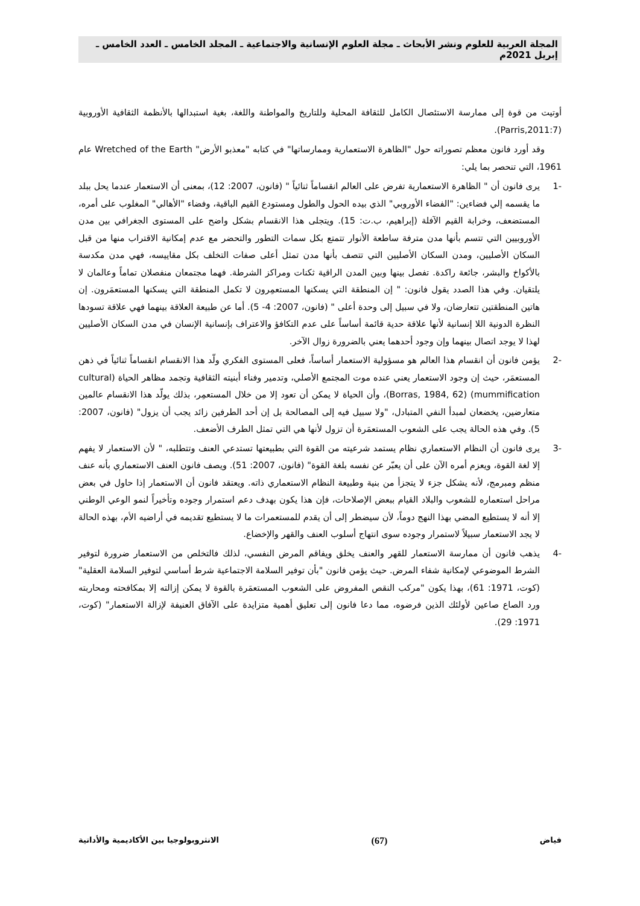المجلة العربية للعلوم ونشر الأبحاث ـ مجلة العلوم الإنسانية والاجتماعية ـ المجلد الخامس ـ العدد الخامس ـ إبريل 2021م
أوتيت من قوة إلى ممارسة الاستئصال الكامل للثقافة المحلية وللتاريخ والمواطنة واللغة، بغية استبدالها بالأنظمة الثقافية الأوروبية (Parris,2011:7).
وقد أورد فانون معظم تصوراته حول "الظاهرة الاستعمارية وممارساتها" في كتابه "معذبو الأرض" Wretched of the Earth عام 1961، التي تنحصر بما يلي:
-1 يرى فانون أن " الظاهرة الاستعمارية تفرض على العالم انقساماً ثنائياً " (فانون، 2007: 12)، بمعنى أن الاستعمار عندما يحل ببلد ما يقسمه إلي فضاءين: "الفضاء الأوروبي" الذي بيده الحول والطول ومستودع القيم الباقية، وفضاء "الأهالي" المغلوب على أمره، المستضعف، وخرابة القيم الآفلة (إبراهيم، ب.ت: 15). ويتجلى هذا الانقسام بشكل واضح على المستوى الجغرافي بين مدن الأوروبيين التي تتسم بأنها مدن مترفة ساطعة الأنوار تتمتع بكل سمات التطور والتحضر مع عدم إمكانية الاقتراب منها من قبل السكان الأصليين، ومدن السكان الأصليين التي تتصف بأنها مدن تمثل أعلى صفات التخلف بكل مقاييسه، فهي مدن مكدسة بالأكواخ والبشر، جائعة راكدة. تفصل بينها وبين المدن الراقية ثكنات ومراكز الشرطة. فهما مجتمعان منفصلان تماماً وعالمان لا يلتقيان. وفي هذا الصدد يقول فانون: " إن المنطقة التي يسكنها المستعمِرون لا تكمل المنطقة التي يسكنها المستعمَرون. إن هاتين المنطقتين تتعارضان، ولا في سبيل إلى وحدة أعلى " (فانون، 2007: 4- 5). أما عن طبيعة العلاقة بينهما فهي علاقة تسودها النظرة الدونية اللا إنسانية لأنها علاقة حدية قائمة أساساً على عدم التكافؤ والاعتراف بإنسانية الإنسان في مدن السكان الأصليين لهذا لا يوجد اتصال بينهما وإن وجود أحدهما يعني بالضرورة زوال الآخر.
-2 يؤمن فانون أن انقسام هذا العالم هو مسؤولية الاستعمار أساساً، فعلى المستوى الفكري ولّد هذا الانقسام انقساماً ثنائياً في ذهن المستعمَر، حيث إن وجود الاستعمار يعني عنده موت المجتمع الأصلي، وتدمير وفناء أبنيته الثقافية وتجمد مظاهر الحياة (cultural mummification) (Borras, 1984, 62)، وأن الحياة لا يمكن أن تعود إلا من خلال المستعمِر، بذلك يولّد هذا الانقسام عالمين متعارضين، يخضعان لمبدأ النفي المتبادل، "ولا سبيل فيه إلى المصالحة بل إن أحد الطرفين زائد يجب أن يزول" (فانون، 2007: 5). وفي هذه الحالة يجب على الشعوب المستعمَرة أن تزول لأنها هي التي تمثل الطرف الأضعف.
-3 يرى فانون أن النظام الاستعماري نظام يستمد شرعيته من القوة التي بطبيعتها تستدعي العنف وتتطلبه، " لأن الاستعمار لا يفهم إلا لغة القوة، ويعزم أمره الآن على أن يعبّر عن نفسه بلغة القوة" (فانون، 2007: 51). ويصف فانون العنف الاستعماري بأنه عنف منظم ومبرمج، لأنه يشكل جزء لا يتجزأ من بنية وطبيعة النظام الاستعماري ذاته. ويعتقد فانون أن الاستعمار إذا حاول في بعض مراحل استعماره للشعوب والبلاد القيام ببعض الإصلاحات، فإن هذا يكون بهدف دعم استمرار وجوده وتأخيراً لنمو الوعي الوطني إلا أنه لا يستطيع المضي بهذا النهج دوماً، لأن سيضطر إلى أن يقدم للمستعمرات ما لا يستطيع تقديمه في أراضيه الأم، بهذه الحالة لا يجد الاستعمار سبيلاً لاستمرار وجوده سوى انتهاج أسلوب العنف والقهر والإخضاع.
-4 يذهب فانون أن ممارسة الاستعمار للقهر والعنف يخلق ويفاقم المرض النفسي، لذلك فالتخلص من الاستعمار ضرورة لتوفير الشرط الموضوعي لإمكانية شفاء المرض. حيث يؤمن فانون "بأن توفير السلامة الاجتماعية شرط أساسي لتوفير السلامة العقلية" (كوت، 1971: 61)، بهذا يكون "مركب النقص المفروض على الشعوب المستعمَرة بالقوة لا يمكن إزالته إلا بمكافحته ومحاربته ورد الصاع صاعين لأولئك الذين فرضوه، مما دعا فانون إلى تعليق أهمية متزايدة على الآفاق العنيفة لإزالة الاستعمار" (كوت، 1971: 29).
فياض (67) الانثروبولوجيا بين الأكاديمية والأداتية